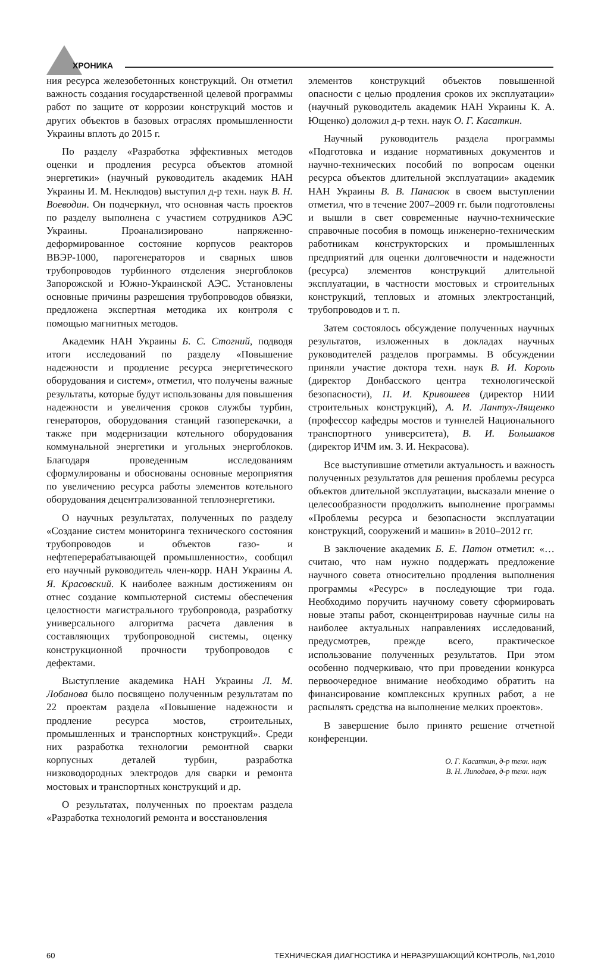ХРОНИКА
ния ресурса железобетонных конструкций. Он отметил важность создания государственной целевой программы работ по защите от коррозии конструкций мостов и других объектов в базовых отраслях промышленности Украины вплоть до 2015 г.
По разделу «Разработка эффективных методов оценки и продления ресурса объектов атомной энергетики» (научный руководитель академик НАН Украины И. М. Неклюдов) выступил д-р техн. наук В. Н. Воеводин. Он подчеркнул, что основная часть проектов по разделу выполнена с участием сотрудников АЭС Украины. Проанализировано напряженно-деформированное состояние корпусов реакторов ВВЭР-1000, парогенераторов и сварных швов трубопроводов турбинного отделения энергоблоков Запорожской и Южно-Украинской АЭС. Установлены основные причины разрешения трубопроводов обвязки, предложена экспертная методика их контроля с помощью магнитных методов.
Академик НАН Украины Б. С. Стогний, подводя итоги исследований по разделу «Повышение надежности и продление ресурса энергетического оборудования и систем», отметил, что получены важные результаты, которые будут использованы для повышения надежности и увеличения сроков службы турбин, генераторов, оборудования станций газоперекачки, а также при модернизации котельного оборудования коммунальной энергетики и угольных энергоблоков. Благодаря проведенным исследованиям сформулированы и обоснованы основные мероприятия по увеличению ресурса работы элементов котельного оборудования децентрализованной теплоэнергетики.
О научных результатах, полученных по разделу «Создание систем мониторинга технического состояния трубопроводов и объектов газо- и нефтеперерабатывающей промышленности», сообщил его научный руководитель член-корр. НАН Украины А. Я. Красовский. К наиболее важным достижениям он отнес создание компьютерной системы обеспечения целостности магистрального трубопровода, разработку универсального алгоритма расчета давления в составляющих трубопроводной системы, оценку конструкционной прочности трубопроводов с дефектами.
Выступление академика НАН Украины Л. М. Лобанова было посвящено полученным результатам по 22 проектам раздела «Повышение надежности и продление ресурса мостов, строительных, промышленных и транспортных конструкций». Среди них разработка технологии ремонтной сварки корпусных деталей турбин, разработка низководородных электродов для сварки и ремонта мостовых и транспортных конструкций и др.
О результатах, полученных по проектам раздела «Разработка технологий ремонта и восстановления
элементов конструкций объектов повышенной опасности с целью продления сроков их эксплуатации» (научный руководитель академик НАН Украины К. А. Ющенко) доложил д-р техн. наук О. Г. Касаткин.
Научный руководитель раздела программы «Подготовка и издание нормативных документов и научно-технических пособий по вопросам оценки ресурса объектов длительной эксплуатации» академик НАН Украины В. В. Панасюк в своем выступлении отметил, что в течение 2007–2009 гг. были подготовлены и вышли в свет современные научно-технические справочные пособия в помощь инженерно-техническим работникам конструкторских и промышленных предприятий для оценки долговечности и надежности (ресурса) элементов конструкций длительной эксплуатации, в частности мостовых и строительных конструкций, тепловых и атомных электростанций, трубопроводов и т. п.
Затем состоялось обсуждение полученных научных результатов, изложенных в докладах научных руководителей разделов программы. В обсуждении приняли участие доктора техн. наук В. И. Король (директор Донбасского центра технологической безопасности), П. И. Кривошеев (директор НИИ строительных конструкций), А. И. Лантух-Лященко (профессор кафедры мостов и туннелей Национального транспортного университета), В. И. Большаков (директор ИЧМ им. З. И. Некрасова).
Все выступившие отметили актуальность и важность полученных результатов для решения проблемы ресурса объектов длительной эксплуатации, высказали мнение о целесообразности продолжить выполнение программы «Проблемы ресурса и безопасности эксплуатации конструкций, сооружений и машин» в 2010–2012 гг.
В заключение академик Б. Е. Патон отметил: «…считаю, что нам нужно поддержать предложение научного совета относительно продления выполнения программы «Ресурс» в последующие три года. Необходимо поручить научному совету сформировать новые этапы работ, сконцентрировав научные силы на наиболее актуальных направлениях исследований, предусмотрев, прежде всего, практическое использование полученных результатов. При этом особенно подчеркиваю, что при проведении конкурса первоочередное внимание необходимо обратить на финансирование комплексных крупных работ, а не распылять средства на выполнение мелких проектов».
В завершение было принято решение отчетной конференции.
О. Г. Касаткин, д-р техн. наук
В. Н. Липодаев, д-р техн. наук
60 ТЕХНИЧЕСКАЯ ДИАГНОСТИКА И НЕРАЗРУШАЮЩИЙ КОНТРОЛЬ, №1,2010